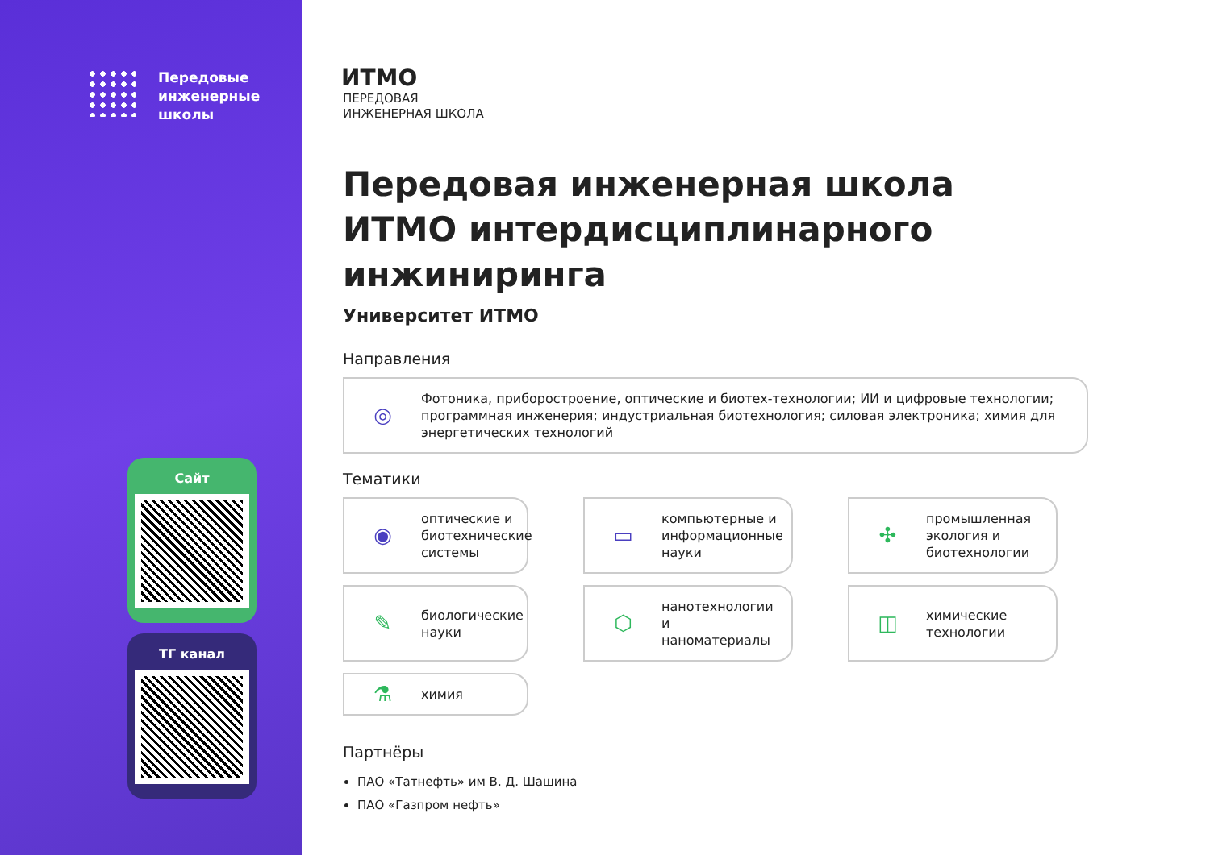Передовые
инженерные
школы
Сайт
ТГ канал
ИТМО
ПЕРЕДОВАЯ
ИНЖЕНЕРНАЯ ШКОЛА
Передовая инженерная школа
ИТМО интердисциплинарного
инжиниринга
Университет ИТМО
Направления
◎
Фотоника, приборостроение, оптические и биотех-технологии; ИИ и цифровые технологии; программная инженерия; индустриальная биотехнология; силовая электроника; химия для энергетических технологий
Тематики
◉
оптические и биотехнические системы
▭
компьютерные и информационные науки
✣
промышленная экология и биотехнологии
✎
биологические науки
⬡
нанотехнологии и наноматериалы
◫
химические технологии
⚗
химия
Партнёры
ПАО «Татнефть» им В. Д. Шашина
ПАО «Газпром нефть»